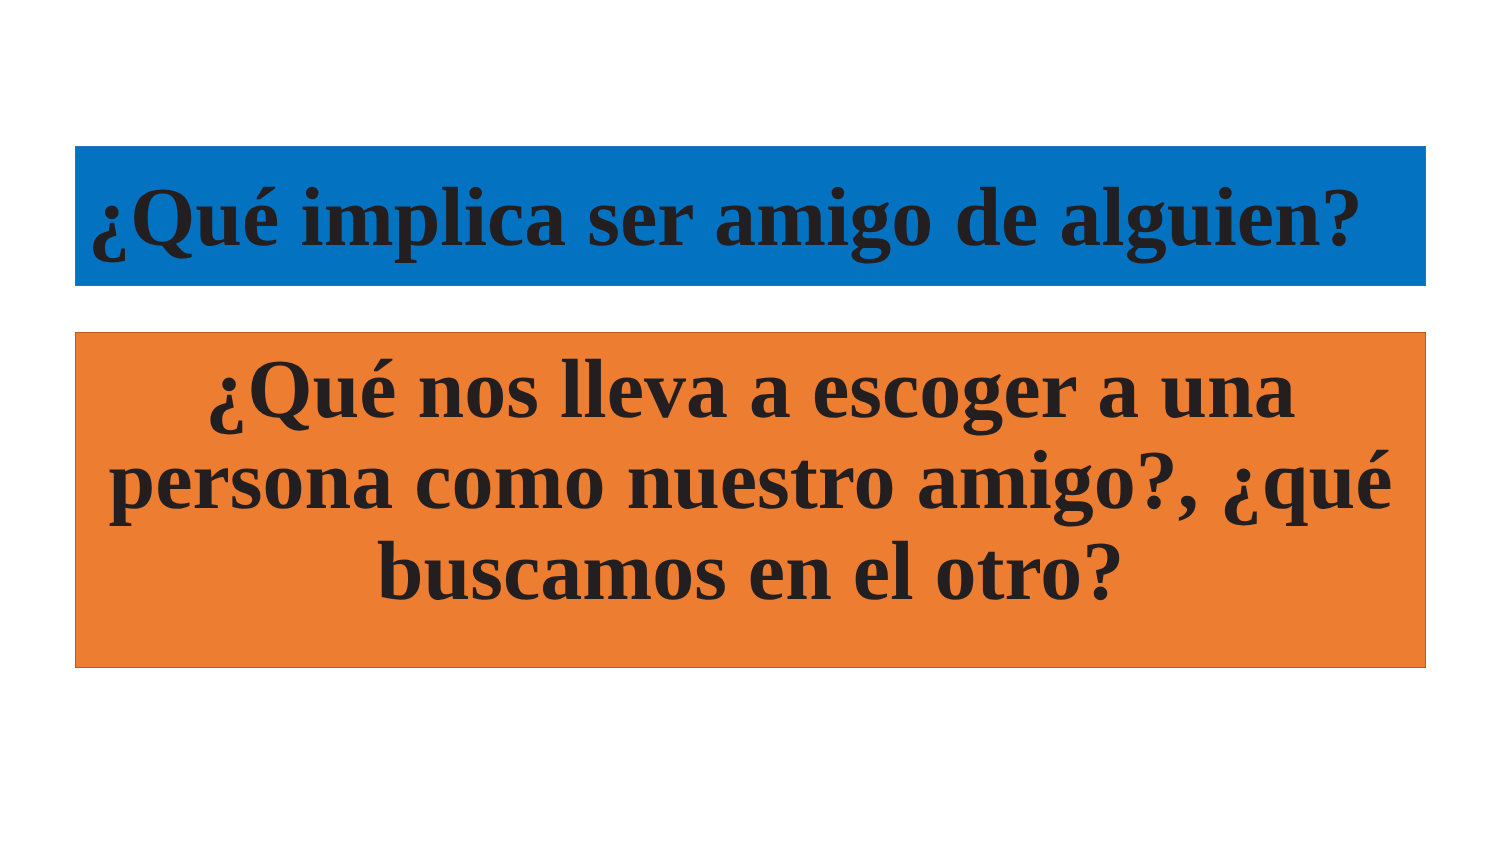¿Qué implica ser amigo de alguien?
¿Qué nos lleva a escoger a una persona como nuestro amigo?, ¿qué buscamos en el otro?